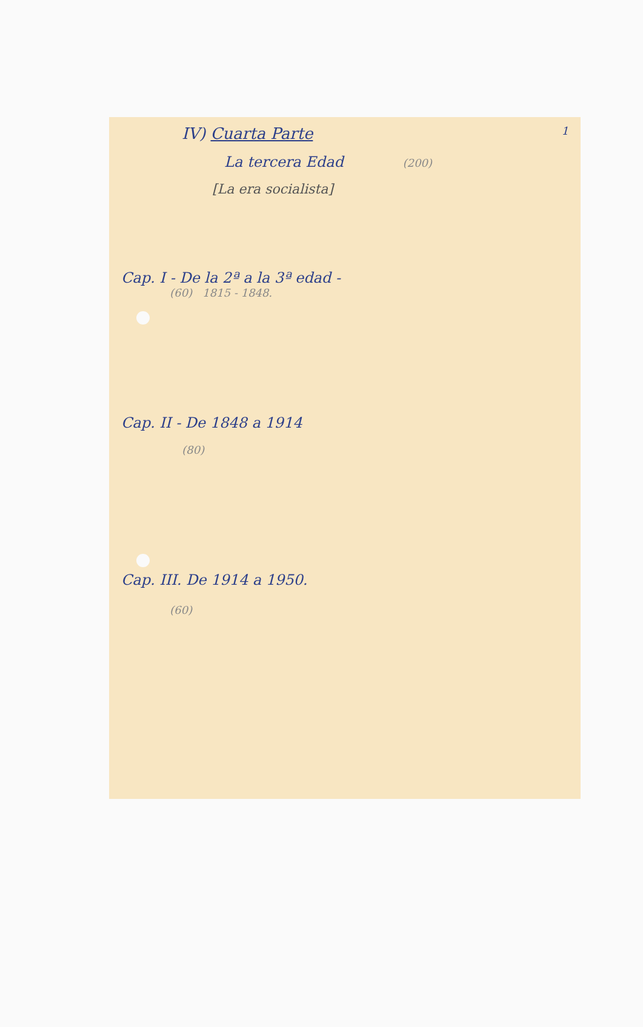1
IV) Cuarta Parte
La tercera Edad (200)
[La era socialista]
Cap. I - De la 2ª a la 3ª edad -
(60) 1815 - 1848.
Cap. II - De 1848 a 1914
(80)
Cap. III. De 1914 a 1950.
(60)